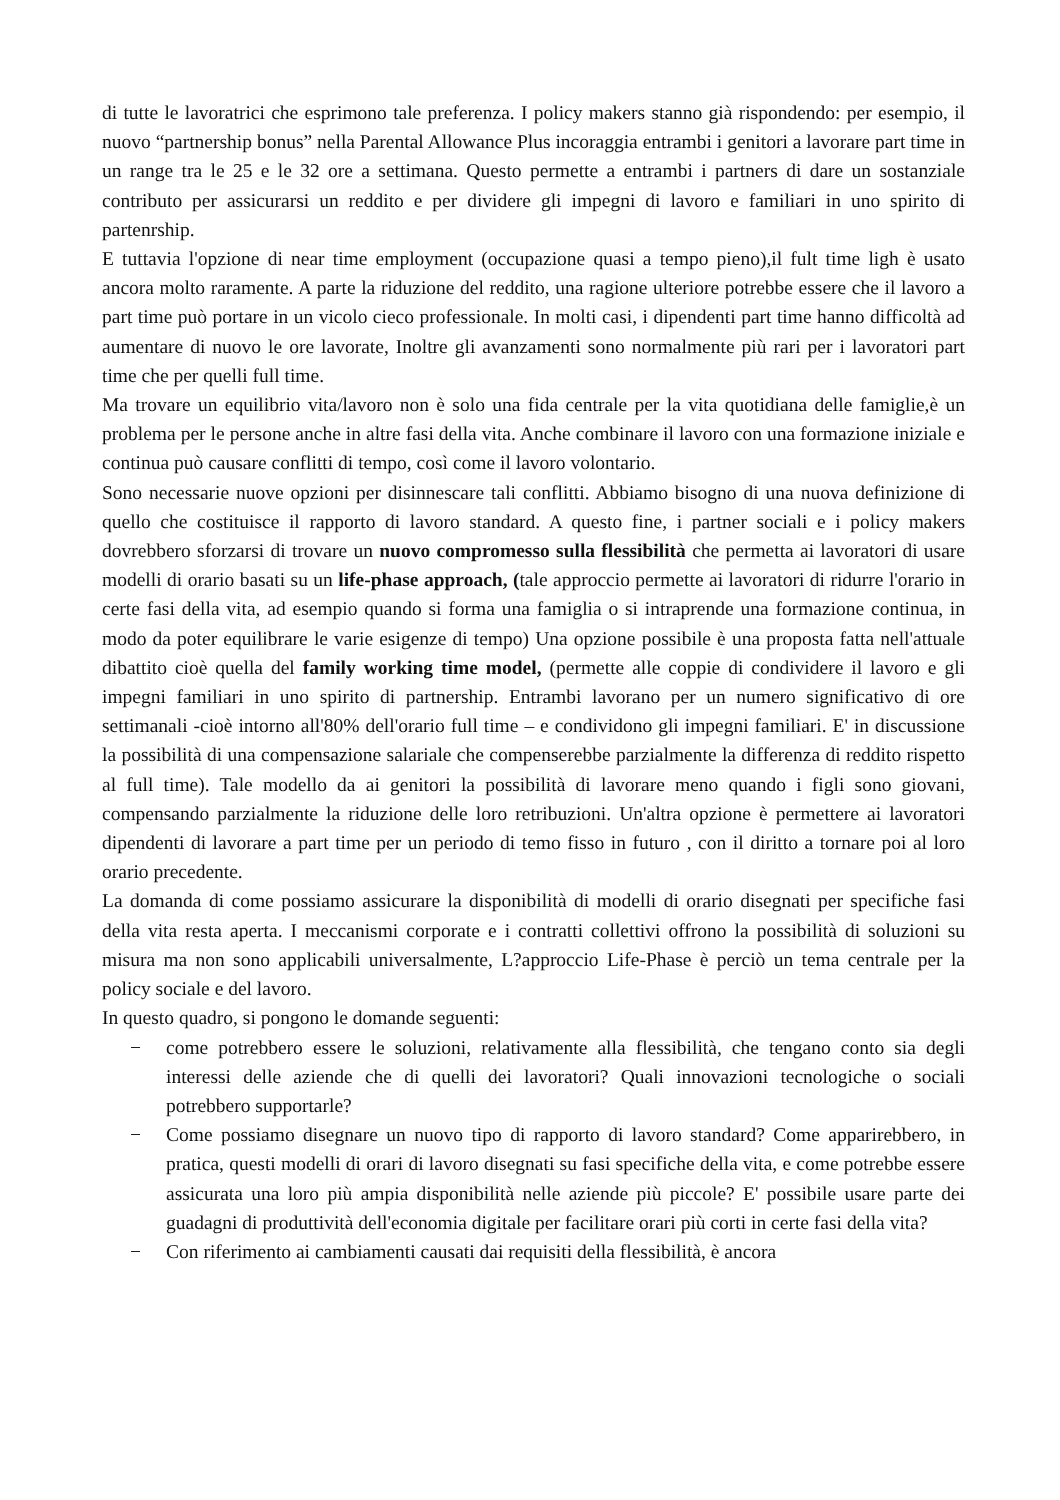di tutte le lavoratrici che esprimono tale preferenza. I policy makers stanno già rispondendo: per esempio, il nuovo “partnership bonus” nella Parental Allowance Plus incoraggia entrambi i genitori a lavorare part time in un range tra le 25 e le 32 ore a settimana. Questo permette a entrambi i partners di dare un sostanziale contributo per assicurarsi un reddito e per dividere gli impegni di lavoro e familiari in uno spirito di partenrship.
E tuttavia l'opzione di near time employment (occupazione quasi a tempo pieno),il fult time ligh è usato ancora molto raramente. A parte la riduzione del reddito, una ragione ulteriore potrebbe essere che il lavoro a part time può portare in un vicolo cieco professionale. In molti casi, i dipendenti part time hanno difficoltà ad aumentare di nuovo le ore lavorate, Inoltre gli avanzamenti sono normalmente più rari per i lavoratori part time che per quelli full time.
Ma trovare un equilibrio vita/lavoro non è solo una fida centrale per la vita quotidiana delle famiglie,è un problema per le persone anche in altre fasi della vita. Anche combinare il lavoro con una formazione iniziale e continua può causare conflitti di tempo, così come il lavoro volontario.
Sono necessarie nuove opzioni per disinnescare tali conflitti. Abbiamo bisogno di una nuova definizione di quello che costituisce il rapporto di lavoro standard. A questo fine, i partner sociali e i policy makers dovrebbero sforzarsi di trovare un nuovo compromesso sulla flessibilità che permetta ai lavoratori di usare modelli di orario basati su un life-phase approach, (tale approccio permette ai lavoratori di ridurre l'orario in certe fasi della vita, ad esempio quando si forma una famiglia o si intraprende una formazione continua, in modo da poter equilibrare le varie esigenze di tempo) Una opzione possibile è una proposta fatta nell'attuale dibattito cioè quella del family working time model, (permette alle coppie di condividere il lavoro e gli impegni familiari in uno spirito di partnership. Entrambi lavorano per un numero significativo di ore settimanali -cioè intorno all'80% dell'orario full time – e condividono gli impegni familiari. E' in discussione la possibilità di una compensazione salariale che compenserebbe parzialmente la differenza di reddito rispetto al full time). Tale modello da ai genitori la possibilità di lavorare meno quando i figli sono giovani, compensando parzialmente la riduzione delle loro retribuzioni. Un'altra opzione è permettere ai lavoratori dipendenti di lavorare a part time per un periodo di temo fisso in futuro , con il diritto a tornare poi al loro orario precedente.
La domanda di come possiamo assicurare la disponibilità di modelli di orario disegnati per specifiche fasi della vita resta aperta. I meccanismi corporate e i contratti collettivi offrono la possibilità di soluzioni su misura ma non sono applicabili universalmente, L?approccio Life-Phase è perciò un tema centrale per la policy sociale e del lavoro.
In questo quadro, si pongono le domande seguenti:
− come potrebbero essere le soluzioni, relativamente alla flessibilità, che tengano conto sia degli interessi delle aziende che di quelli dei lavoratori? Quali innovazioni tecnologiche o sociali potrebbero supportarle?
− Come possiamo disegnare un nuovo tipo di rapporto di lavoro standard? Come apparirebbero, in pratica, questi modelli di orari di lavoro disegnati su fasi specifiche della vita, e come potrebbe essere assicurata una loro più ampia disponibilità nelle aziende più piccole? E' possibile usare parte dei guadagni di produttività dell'economia digitale per facilitare orari più corti in certe fasi della vita?
− Con riferimento ai cambiamenti causati dai requisiti della flessibilità, è ancora